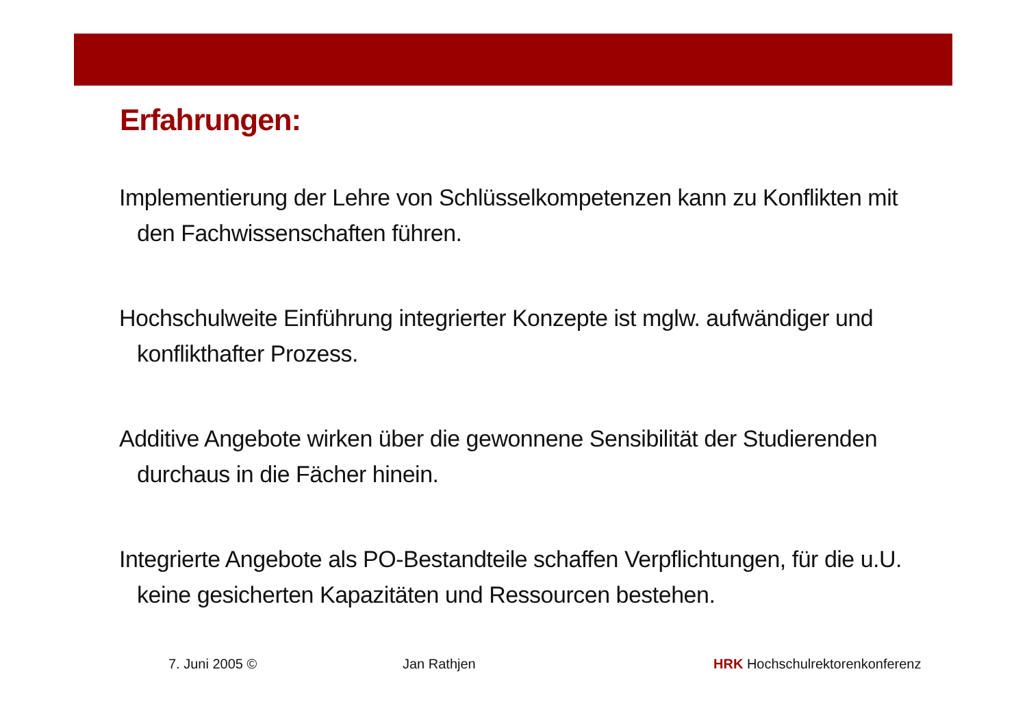Erfahrungen:
Implementierung der Lehre von Schlüsselkompetenzen kann zu Konflikten mit den Fachwissenschaften führen.
Hochschulweite Einführung integrierter Konzepte ist mglw. aufwändiger und konflikthafter Prozess.
Additive Angebote wirken über die gewonnene Sensibilität der Studierenden durchaus in die Fächer hinein.
Integrierte Angebote als PO-Bestandteile schaffen Verpflichtungen, für die u.U. keine gesicherten Kapazitäten und Ressourcen bestehen.
7. Juni 2005 © Jan Rathjen HRK Hochschulrektorenkonferenz